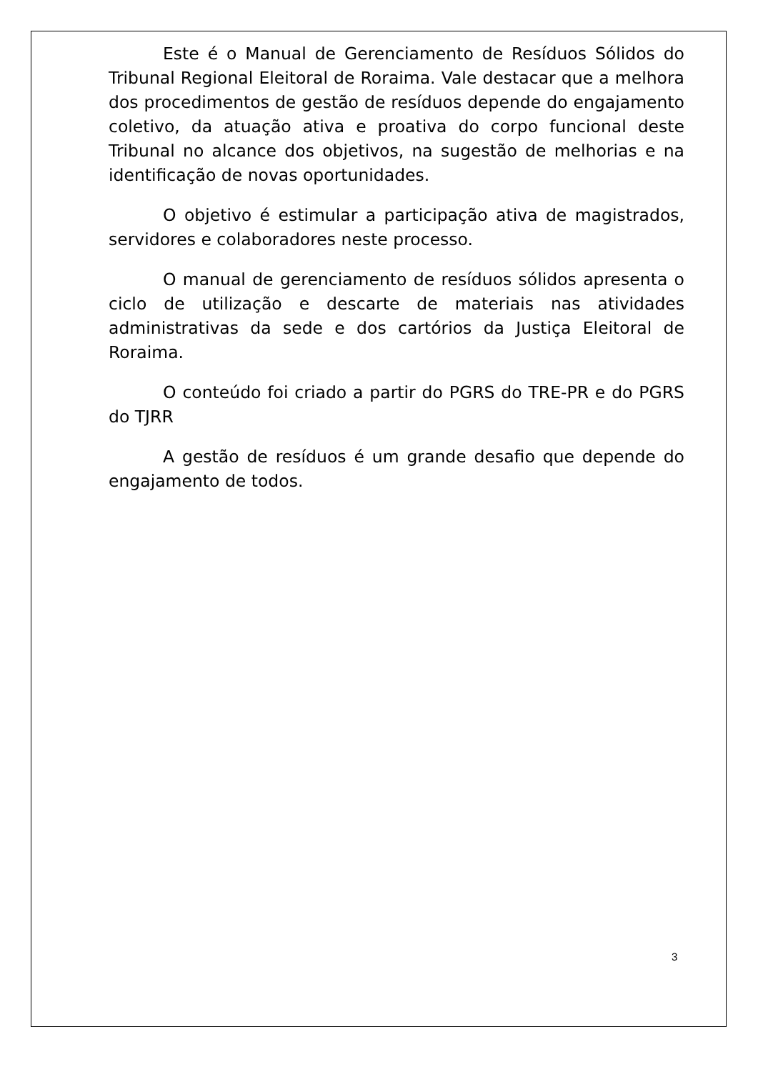Este é o Manual de Gerenciamento de Resíduos Sólidos do Tribunal Regional Eleitoral de Roraima. Vale destacar que a melhora dos procedimentos de gestão de resíduos depende do engajamento coletivo, da atuação ativa e proativa do corpo funcional deste Tribunal no alcance dos objetivos, na sugestão de melhorias e na identificação de novas oportunidades.
O objetivo é estimular a participação ativa de magistrados, servidores e colaboradores neste processo.
O manual de gerenciamento de resíduos sólidos apresenta o ciclo de utilização e descarte de materiais nas atividades administrativas da sede e dos cartórios da Justiça Eleitoral de Roraima.
O conteúdo foi criado a partir do PGRS do TRE-PR e do PGRS do TJRR
A gestão de resíduos é um grande desafio que depende do engajamento de todos.
3